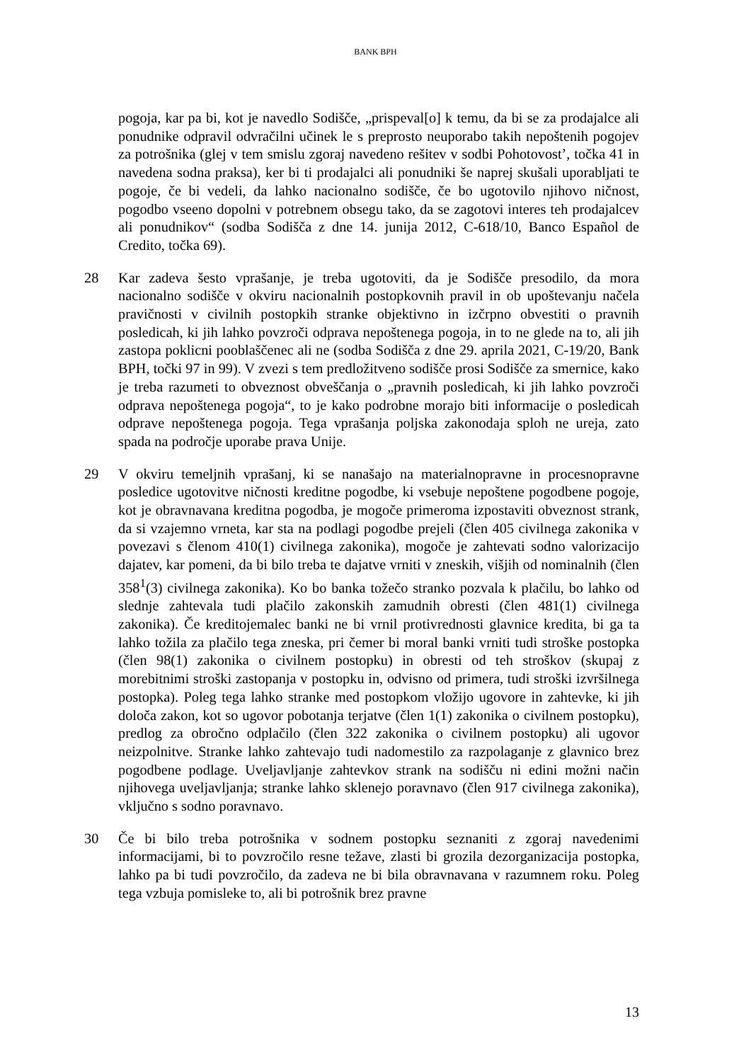BANK BPH
pogoja, kar pa bi, kot je navedlo Sodišče, „prispeval[o] k temu, da bi se za prodajalce ali ponudnike odpravil odvračilni učinek le s preprosto neuporabo takih nepoštenih pogojev za potrošnika (glej v tem smislu zgoraj navedeno rešitev v sodbi Pohotovost’, točka 41 in navedena sodna praksa), ker bi ti prodajalci ali ponudniki še naprej skušali uporabljati te pogoje, če bi vedeli, da lahko nacionalno sodišče, če bo ugotovilo njihovo ničnost, pogodbo vseeno dopolni v potrebnem obsegu tako, da se zagotovi interes teh prodajalcev ali ponudnikov“ (sodba Sodišča z dne 14. junija 2012, C-618/10, Banco Español de Credito, točka 69).
28 Kar zadeva šesto vprašanje, je treba ugotoviti, da je Sodišče presodilo, da mora nacionalno sodišče v okviru nacionalnih postopkovnih pravil in ob upoštevanju načela pravičnosti v civilnih postopkih stranke objektivno in izčrpno obvestiti o pravnih posledicah, ki jih lahko povzroči odprava nepoštenega pogoja, in to ne glede na to, ali jih zastopa poklicni pooblaščenec ali ne (sodba Sodišča z dne 29. aprila 2021, C-19/20, Bank BPH, točki 97 in 99). V zvezi s tem predložitveno sodišče prosi Sodišče za smernice, kako je treba razumeti to obveznost obveščanja o „pravnih posledicah, ki jih lahko povzroči odprava nepoštenega pogoja“, to je kako podrobne morajo biti informacije o posledicah odprave nepoštenega pogoja. Tega vprašanja poljska zakonodaja sploh ne ureja, zato spada na področje uporabe prava Unije.
29 V okviru temeljnih vprašanj, ki se nanašajo na materialnopravne in procesnopravne posledice ugotovitve ničnosti kreditne pogodbe, ki vsebuje nepoštene pogodbene pogoje, kot je obravnavana kreditna pogodba, je mogoče primeroma izpostaviti obveznost strank, da si vzajemno vrneta, kar sta na podlagi pogodbe prejeli (člen 405 civilnega zakonika v povezavi s členom 410(1) civilnega zakonika), mogoče je zahtevati sodno valorizacijo dajatev, kar pomeni, da bi bilo treba te dajatve vrniti v zneskih, višjih od nominalnih (člen 358<sup>1</sup>(3) civilnega zakonika). Ko bo banka tožečo stranko pozvala k plačilu, bo lahko od slednje zahtevala tudi plačilo zakonskih zamudnih obresti (člen 481(1) civilnega zakonika). Če kreditojemalec banki ne bi vrnil protivrednosti glavnice kredita, bi ga ta lahko tožila za plačilo tega zneska, pri čemer bi moral banki vrniti tudi stroške postopka (člen 98(1) zakonika o civilnem postopku) in obresti od teh stroškov (skupaj z morebitnimi stroški zastopanja v postopku in, odvisno od primera, tudi stroški izvršilnega postopka). Poleg tega lahko stranke med postopkom vložijo ugovore in zahtevke, ki jih določa zakon, kot so ugovor pobotanja terjatve (člen 1(1) zakonika o civilnem postopku), predlog za obročno odplačilo (člen 322 zakonika o civilnem postopku) ali ugovor neizpolnitve. Stranke lahko zahtevajo tudi nadomestilo za razpolaganje z glavnico brez pogodbene podlage. Uveljavljanje zahtevkov strank na sodišču ni edini možni način njihovega uveljavljanja; stranke lahko sklenejo poravnavo (člen 917 civilnega zakonika), vključno s sodno poravnavo.
30 Če bi bilo treba potrošnika v sodnem postopku seznaniti z zgoraj navedenimi informacijami, bi to povzročilo resne težave, zlasti bi grozila dezorganizacija postopka, lahko pa bi tudi povzročilo, da zadeva ne bi bila obravnavana v razumnem roku. Poleg tega vzbuja pomisleke to, ali bi potrošnik brez pravne
13